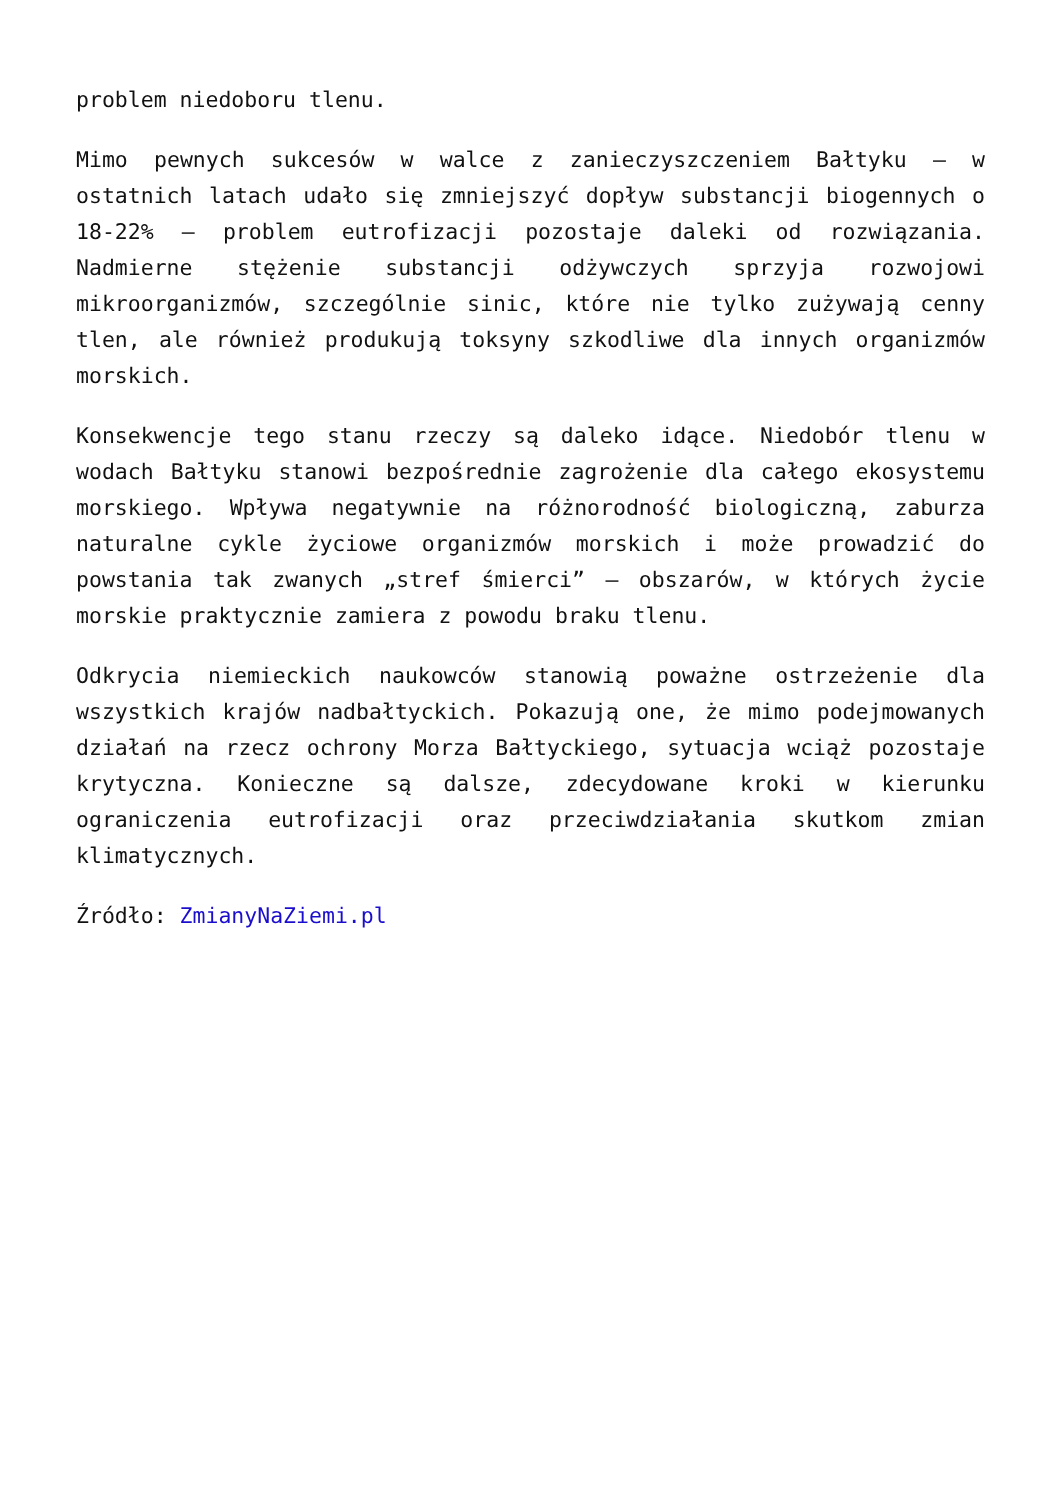problem niedoboru tlenu.
Mimo pewnych sukcesów w walce z zanieczyszczeniem Bałtyku – w ostatnich latach udało się zmniejszyć dopływ substancji biogennych o 18-22% – problem eutrofizacji pozostaje daleki od rozwiązania. Nadmierne stężenie substancji odżywczych sprzyja rozwojowi mikroorganizmów, szczególnie sinic, które nie tylko zużywają cenny tlen, ale również produkują toksyny szkodliwe dla innych organizmów morskich.
Konsekwencje tego stanu rzeczy są daleko idące. Niedobór tlenu w wodach Bałtyku stanowi bezpośrednie zagrożenie dla całego ekosystemu morskiego. Wpływa negatywnie na różnorodność biologiczną, zaburza naturalne cykle życiowe organizmów morskich i może prowadzić do powstania tak zwanych „stref śmierci” – obszarów, w których życie morskie praktycznie zamiera z powodu braku tlenu.
Odkrycia niemieckich naukowców stanowią poważne ostrzeżenie dla wszystkich krajów nadbałtyckich. Pokazują one, że mimo podejmowanych działań na rzecz ochrony Morza Bałtyckiego, sytuacja wciąż pozostaje krytyczna. Konieczne są dalsze, zdecydowane kroki w kierunku ograniczenia eutrofizacji oraz przeciwdziałania skutkom zmian klimatycznych.
Źródło: ZmianyNaZiemi.pl